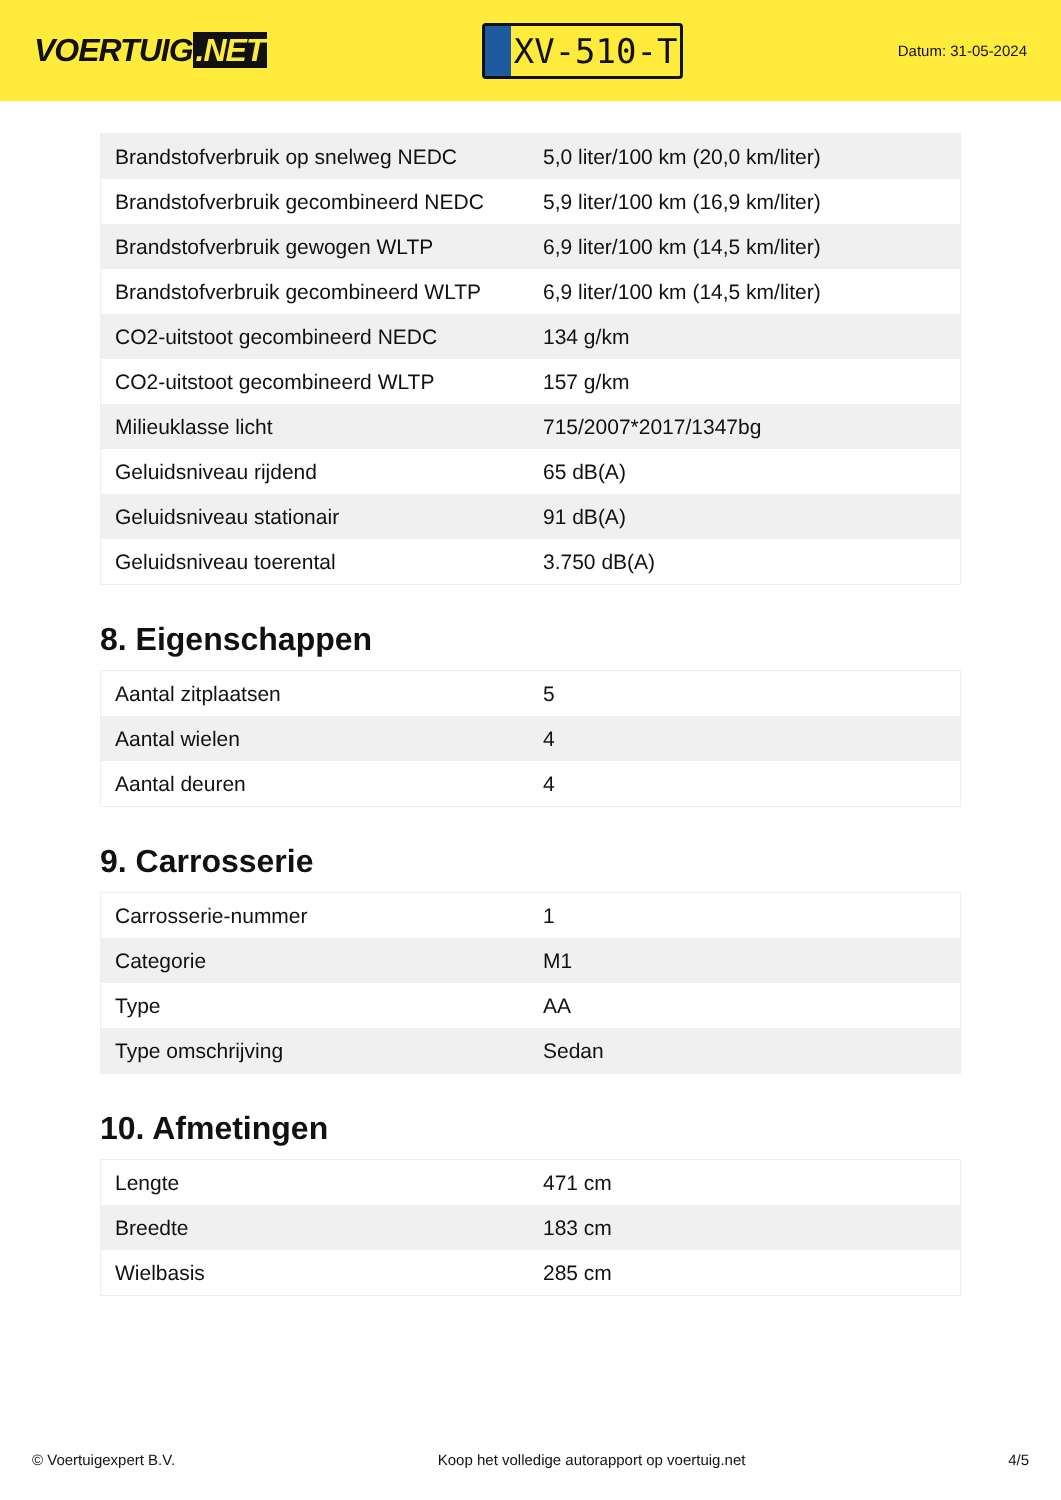VOERTUIG.NET
XV-510-T
Datum: 31-05-2024
| Brandstofverbruik op snelweg NEDC | 5,0 liter/100 km (20,0 km/liter) |
| Brandstofverbruik gecombineerd NEDC | 5,9 liter/100 km (16,9 km/liter) |
| Brandstofverbruik gewogen WLTP | 6,9 liter/100 km (14,5 km/liter) |
| Brandstofverbruik gecombineerd WLTP | 6,9 liter/100 km (14,5 km/liter) |
| CO2-uitstoot gecombineerd NEDC | 134 g/km |
| CO2-uitstoot gecombineerd WLTP | 157 g/km |
| Milieuklasse licht | 715/2007*2017/1347bg |
| Geluidsniveau rijdend | 65 dB(A) |
| Geluidsniveau stationair | 91 dB(A) |
| Geluidsniveau toerental | 3.750 dB(A) |
8. Eigenschappen
| Aantal zitplaatsen | 5 |
| Aantal wielen | 4 |
| Aantal deuren | 4 |
9. Carrosserie
| Carrosserie-nummer | 1 |
| Categorie | M1 |
| Type | AA |
| Type omschrijving | Sedan |
10. Afmetingen
| Lengte | 471 cm |
| Breedte | 183 cm |
| Wielbasis | 285 cm |
© Voertuigexpert B.V. Koop het volledige autorapport op voertuig.net 4/5